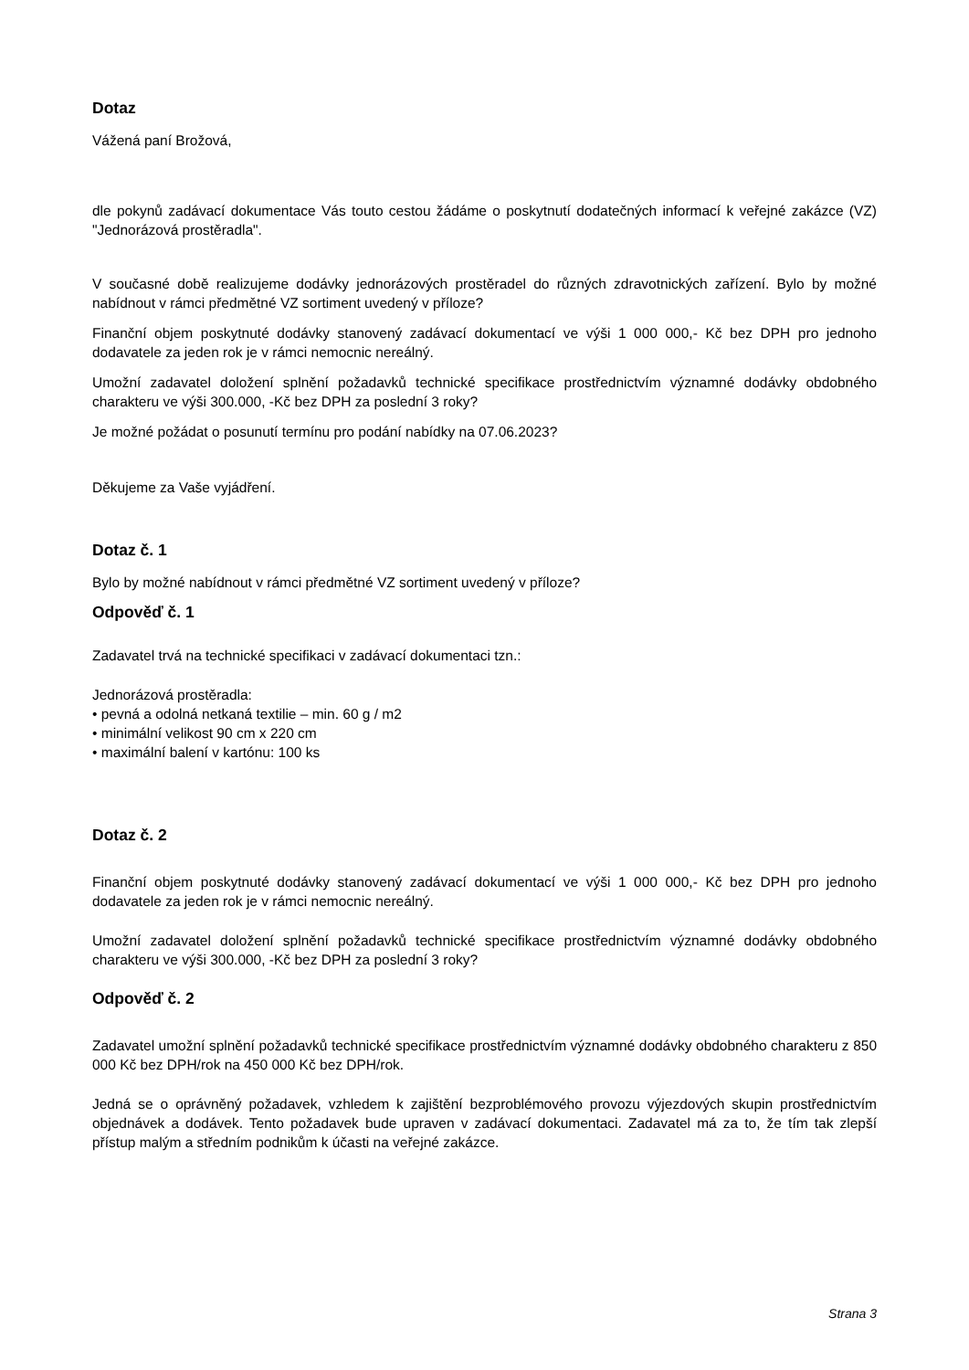Dotaz
Vážená paní Brožová,
dle pokynů zadávací dokumentace Vás touto cestou žádáme o poskytnutí dodatečných informací k veřejné zakázce (VZ) "Jednorázová prostěradla".
V současné době realizujeme dodávky jednorázových prostěradel do různých zdravotnických zařízení. Bylo by možné nabídnout v rámci předmětné VZ sortiment uvedený v příloze?
Finanční objem poskytnuté dodávky stanovený zadávací dokumentací ve výši 1 000 000,- Kč bez DPH pro jednoho dodavatele za jeden rok je v rámci nemocnic nereálný.
Umožní zadavatel doložení splnění požadavků technické specifikace prostřednictvím významné dodávky obdobného charakteru ve výši 300.000, -Kč bez DPH za poslední 3 roky?
Je možné požádat o posunutí termínu pro podání nabídky na 07.06.2023?
Děkujeme za Vaše vyjádření.
Dotaz č. 1
Bylo by možné nabídnout v rámci předmětné VZ sortiment uvedený v příloze?
Odpověď č. 1
Zadavatel trvá na technické specifikaci v zadávací dokumentaci tzn.:
Jednorázová prostěradla:
• pevná a odolná netkaná textilie – min. 60 g / m2
• minimální velikost 90 cm x 220 cm
• maximální balení v kartónu: 100 ks
Dotaz č. 2
Finanční objem poskytnuté dodávky stanovený zadávací dokumentací ve výši 1 000 000,- Kč bez DPH pro jednoho dodavatele za jeden rok je v rámci nemocnic nereálný.
Umožní zadavatel doložení splnění požadavků technické specifikace prostřednictvím významné dodávky obdobného charakteru ve výši 300.000, -Kč bez DPH za poslední 3 roky?
Odpověď č. 2
Zadavatel umožní splnění požadavků technické specifikace prostřednictvím významné dodávky obdobného charakteru z 850 000 Kč bez DPH/rok na 450 000 Kč bez DPH/rok.
Jedná se o oprávněný požadavek, vzhledem k zajištění bezproblémového provozu výjezdových skupin prostřednictvím objednávek a dodávek. Tento požadavek bude upraven v zadávací dokumentaci. Zadavatel má za to, že tím tak zlepší přístup malým a středním podnikům k účasti na veřejné zakázce.
Strana 3